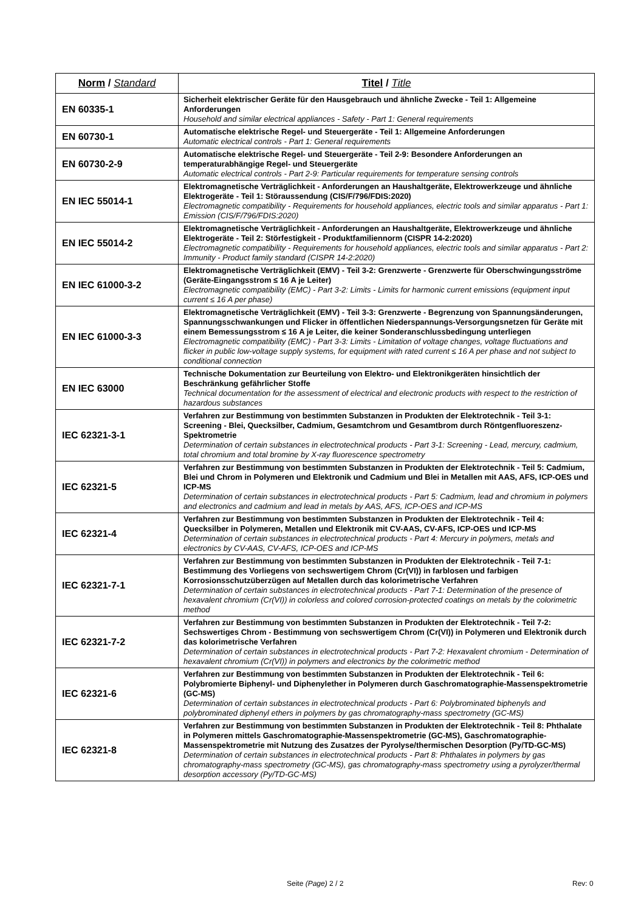| Norm / Standard | Titel / Title |
| --- | --- |
| EN 60335-1 | Sicherheit elektrischer Geräte für den Hausgebrauch und ähnliche Zwecke - Teil 1: Allgemeine Anforderungen Household and similar electrical appliances - Safety - Part 1: General requirements |
| EN 60730-1 | Automatische elektrische Regel- und Steuergeräte - Teil 1: Allgemeine Anforderungen Automatic electrical controls - Part 1: General requirements |
| EN 60730-2-9 | Automatische elektrische Regel- und Steuergeräte - Teil 2-9: Besondere Anforderungen an temperaturabhängige Regel- und Steuergeräte Automatic electrical controls - Part 2-9: Particular requirements for temperature sensing controls |
| EN IEC 55014-1 | Elektromagnetische Verträglichkeit - Anforderungen an Haushaltgeräte, Elektrowerkzeuge und ähnliche Elektrogeräte - Teil 1: Störaussendung (CIS/F/796/FDIS:2020) Electromagnetic compatibility - Requirements for household appliances, electric tools and similar apparatus - Part 1: Emission (CIS/F/796/FDIS:2020) |
| EN IEC 55014-2 | Elektromagnetische Verträglichkeit - Anforderungen an Haushaltgeräte, Elektrowerkzeuge und ähnliche Elektrogeräte - Teil 2: Störfestigkeit - Produktfamiliennorm (CISPR 14-2:2020) Electromagnetic compatibility - Requirements for household appliances, electric tools and similar apparatus - Part 2: Immunity - Product family standard (CISPR 14-2:2020) |
| EN IEC 61000-3-2 | Elektromagnetische Verträglichkeit (EMV) - Teil 3-2: Grenzwerte - Grenzwerte für Oberschwingungsströme (Geräte-Eingangsstrom ≤ 16 A je Leiter) Electromagnetic compatibility (EMC) - Part 3-2: Limits - Limits for harmonic current emissions (equipment input current ≤ 16 A per phase) |
| EN IEC 61000-3-3 | Elektromagnetische Verträglichkeit (EMV) - Teil 3-3: Grenzwerte - Begrenzung von Spannungsänderungen, Spannungsschwankungen und Flicker in öffentlichen Niederspannungs-Versorgungsnetzen für Geräte mit einem Bemessungsstrom ≤ 16 A je Leiter, die keiner Sonderanschlussbedingung unterliegen Electromagnetic compatibility (EMC) - Part 3-3: Limits - Limitation of voltage changes, voltage fluctuations and flicker in public low-voltage supply systems, for equipment with rated current ≤ 16 A per phase and not subject to conditional connection |
| EN IEC 63000 | Technische Dokumentation zur Beurteilung von Elektro- und Elektronikgeräten hinsichtlich der Beschränkung gefährlicher Stoffe Technical documentation for the assessment of electrical and electronic products with respect to the restriction of hazardous substances |
| IEC 62321-3-1 | Verfahren zur Bestimmung von bestimmten Substanzen in Produkten der Elektrotechnik - Teil 3-1: Screening - Blei, Quecksilber, Cadmium, Gesamtchrom und Gesamtbrom durch Röntgenfluoreszenz-Spektrometrie Determination of certain substances in electrotechnical products - Part 3-1: Screening - Lead, mercury, cadmium, total chromium and total bromine by X-ray fluorescence spectrometry |
| IEC 62321-5 | Verfahren zur Bestimmung von bestimmten Substanzen in Produkten der Elektrotechnik - Teil 5: Cadmium, Blei und Chrom in Polymeren und Elektronik und Cadmium und Blei in Metallen mit AAS, AFS, ICP-OES und ICP-MS Determination of certain substances in electrotechnical products - Part 5: Cadmium, lead and chromium in polymers and electronics and cadmium and lead in metals by AAS, AFS, ICP-OES and ICP-MS |
| IEC 62321-4 | Verfahren zur Bestimmung von bestimmten Substanzen in Produkten der Elektrotechnik - Teil 4: Quecksilber in Polymeren, Metallen und Elektronik mit CV-AAS, CV-AFS, ICP-OES und ICP-MS Determination of certain substances in electrotechnical products - Part 4: Mercury in polymers, metals and electronics by CV-AAS, CV-AFS, ICP-OES and ICP-MS |
| IEC 62321-7-1 | Verfahren zur Bestimmung von bestimmten Substanzen in Produkten der Elektrotechnik - Teil 7-1: Bestimmung des Vorliegens von sechswertigem Chrom (Cr(VI)) in farblosen und farbigen Korrosionsschutzüberzügen auf Metallen durch das kolorimetrische Verfahren Determination of certain substances in electrotechnical products - Part 7-1: Determination of the presence of hexavalent chromium (Cr(VI)) in colorless and colored corrosion-protected coatings on metals by the colorimetric method |
| IEC 62321-7-2 | Verfahren zur Bestimmung von bestimmten Substanzen in Produkten der Elektrotechnik - Teil 7-2: Sechswertiges Chrom - Bestimmung von sechswertigem Chrom (Cr(VI)) in Polymeren und Elektronik durch das kolorimetrische Verfahren Determination of certain substances in electrotechnical products - Part 7-2: Hexavalent chromium - Determination of hexavalent chromium (Cr(VI)) in polymers and electronics by the colorimetric method |
| IEC 62321-6 | Verfahren zur Bestimmung von bestimmten Substanzen in Produkten der Elektrotechnik - Teil 6: Polybromierte Biphenyl- und Diphenylether in Polymeren durch Gaschromatographie-Massenspektrometrie (GC-MS) Determination of certain substances in electrotechnical products - Part 6: Polybrominated biphenyls and polybrominated diphenyl ethers in polymers by gas chromatography-mass spectrometry (GC-MS) |
| IEC 62321-8 | Verfahren zur Bestimmung von bestimmten Substanzen in Produkten der Elektrotechnik - Teil 8: Phthalate in Polymeren mittels Gaschromatographie-Massenspektrometrie (GC-MS), Gaschromatographie-Massenspektrometrie mit Nutzung des Zusatzes der Pyrolyse/thermischen Desorption (Py/TD-GC-MS) Determination of certain substances in electrotechnical products - Part 8: Phthalates in polymers by gas chromatography-mass spectrometry (GC-MS), gas chromatography-mass spectrometry using a pyrolyzer/thermal desorption accessory (Py/TD-GC-MS) |
Seite (Page) 2 / 2 Rev: 0